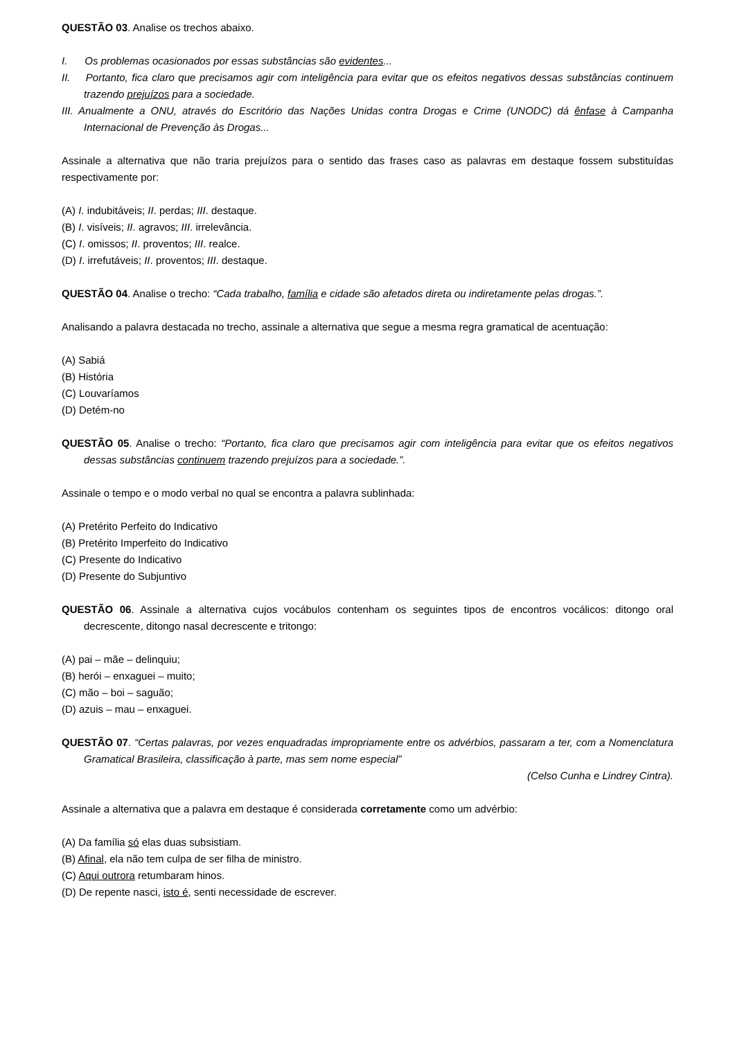QUESTÃO 03. Analise os trechos abaixo.
I. Os problemas ocasionados por essas substâncias são evidentes...
II. Portanto, fica claro que precisamos agir com inteligência para evitar que os efeitos negativos dessas substâncias continuem trazendo prejuízos para a sociedade.
III. Anualmente a ONU, através do Escritório das Nações Unidas contra Drogas e Crime (UNODC) dá ênfase à Campanha Internacional de Prevenção às Drogas...
Assinale a alternativa que não traria prejuízos para o sentido das frases caso as palavras em destaque fossem substituídas respectivamente por:
(A) I. indubitáveis; II. perdas; III. destaque.
(B) I. visíveis; II. agravos; III. irrelevância.
(C) I. omissos; II. proventos; III. realce.
(D) I. irrefutáveis; II. proventos; III. destaque.
QUESTÃO 04. Analise o trecho: “Cada trabalho, família e cidade são afetados direta ou indiretamente pelas drogas.”.
Analisando a palavra destacada no trecho, assinale a alternativa que segue a mesma regra gramatical de acentuação:
(A) Sabiá
(B) História
(C) Louvaríamos
(D) Detém-no
QUESTÃO 05. Analise o trecho: “Portanto, fica claro que precisamos agir com inteligência para evitar que os efeitos negativos dessas substâncias continuem trazendo prejuízos para a sociedade.”.
Assinale o tempo e o modo verbal no qual se encontra a palavra sublinhada:
(A) Pretérito Perfeito do Indicativo
(B) Pretérito Imperfeito do Indicativo
(C) Presente do Indicativo
(D) Presente do Subjuntivo
QUESTÃO 06. Assinale a alternativa cujos vocábulos contenham os seguintes tipos de encontros vocálicos: ditongo oral decrescente, ditongo nasal decrescente e tritongo:
(A) pai – mãe – delinquiu;
(B) herói – enxaguei – muito;
(C) mão – boi – saguão;
(D) azuis – mau – enxaguei.
QUESTÃO 07. “Certas palavras, por vezes enquadradas impropriamente entre os advérbios, passaram a ter, com a Nomenclatura Gramatical Brasileira, classificação à parte, mas sem nome especial”
(Celso Cunha e Lindrey Cintra).
Assinale a alternativa que a palavra em destaque é considerada corretamente como um advérbio:
(A) Da família só elas duas subsistiam.
(B) Afinal, ela não tem culpa de ser filha de ministro.
(C) Aqui outrora retumbaram hinos.
(D) De repente nasci, isto é, senti necessidade de escrever.